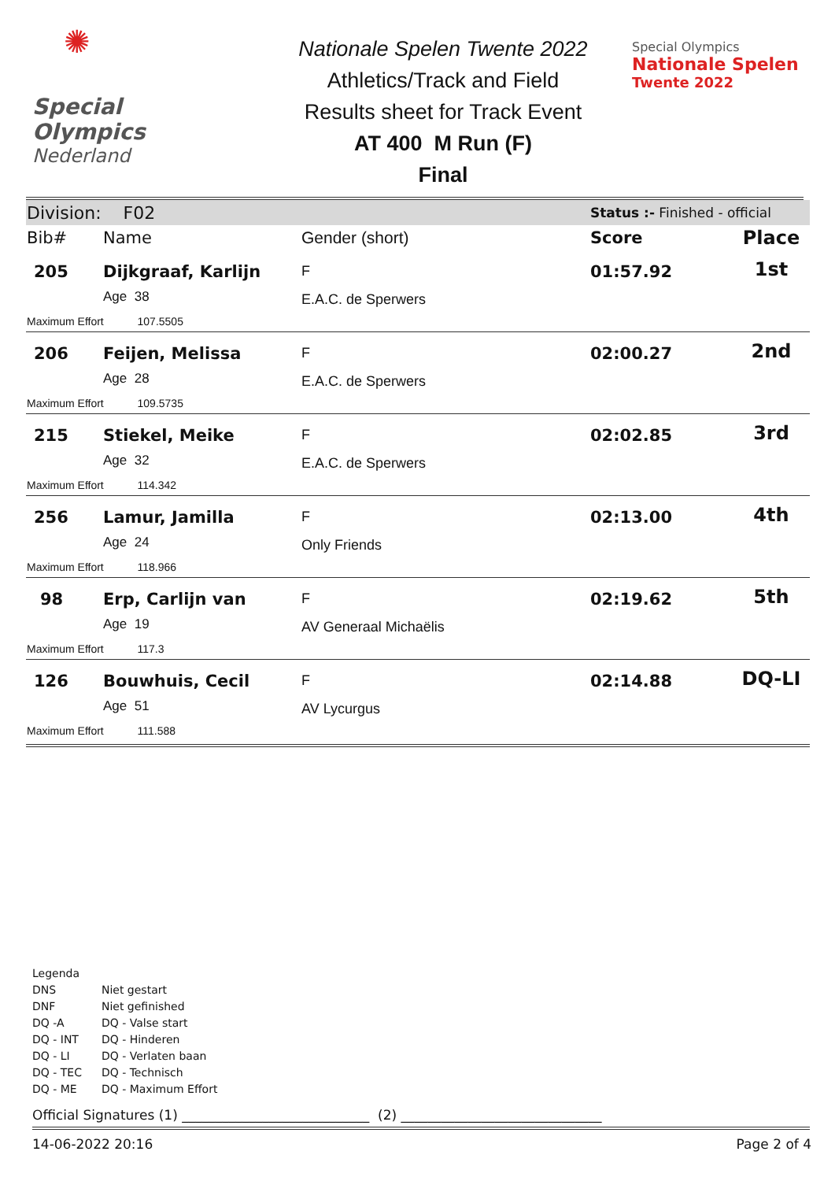✺
Special
Olympics
Nederland
Nationale Spelen Twente 2022
Athletics/Track and Field
Results sheet for Track Event
AT 400 M Run (F)
Final
Special Olympics
Nationale Spelen
Twente 2022
| Division: F02 | | | Status :- Finished - official | |
| Bib# | Name | Gender (short) | Score | Place |
| 205 | Dijkgraaf, Karlijn Age 38 | F E.A.C. de Sperwers | 01:57.92 | 1st |
| Maximum Effort 107.5505 | | | | |
| 206 | Feijen, Melissa Age 28 | F E.A.C. de Sperwers | 02:00.27 | 2nd |
| Maximum Effort 109.5735 | | | | |
| 215 | Stiekel, Meike Age 32 | F E.A.C. de Sperwers | 02:02.85 | 3rd |
| Maximum Effort 114.342 | | | | |
| 256 | Lamur, Jamilla Age 24 | F Only Friends | 02:13.00 | 4th |
| Maximum Effort 118.966 | | | | |
| 98 | Erp, Carlijn van Age 19 | F AV Generaal Michaëlis | 02:19.62 | 5th |
| Maximum Effort 117.3 | | | | |
| 126 | Bouwhuis, Cecil Age 51 | F AV Lycurgus | 02:14.88 | DQ-LI |
| Maximum Effort 111.588 | | | | |
Legenda
| DNS | Niet gestart |
| DNF | Niet gefinished |
| DQ -A | DQ - Valse start |
| DQ - INT | DQ - Hinderen |
| DQ - LI | DQ - Verlaten baan |
| DQ - TEC | DQ - Technisch |
| DQ - ME | DQ - Maximum Effort |
Official Signatures (1) ____________________________ (2) ______________________________
14-06-2022 20:16 Page 2 of 4